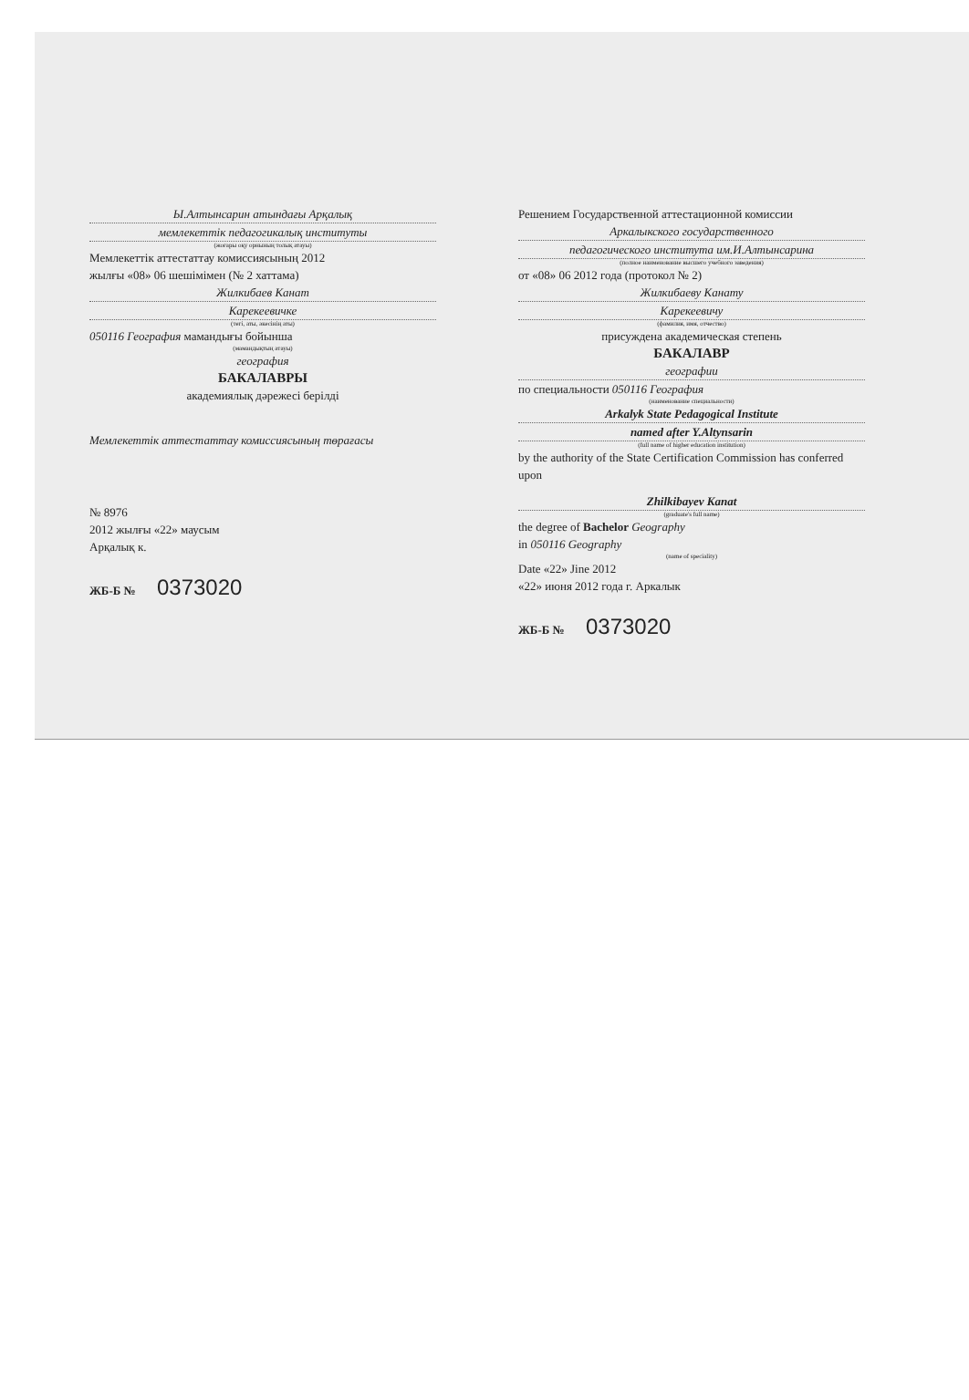Ы.Алтынсарин атындағы Арқалық
мемлекеттік педагогикалық институты
(жоғары оқу орнының толық атауы)
Мемлекеттік аттестаттау комиссиясының 2012
жылғы «08» 06 шешімімен (№ 2 хаттама)
Жилкибаев Канат
Карекеевичке
(тегі, аты, әкесінің аты)
050116 География мамандығы бойынша
(мамандықтың атауы)
география
БАКАЛАВРЫ
академиялық дәрежесі берілді
Мемлекеттік аттестаттау комиссиясының төрағасы
№ 8976
2012 жылғы «22» маусым
Арқалық к.
ЖБ-Б № 0373020
Решением Государственной аттестационной комиссии
Аркалыкского государственного
педагогического института им.И.Алтынсарина
(полное наименование высшего учебного заведения)
от «08» 06 2012 года (протокол № 2)
Жилкибаеву Канату
Карекеевичу
(фамилия, имя, отчество)
присуждена академическая степень
БАКАЛАВР
географии
по специальности 050116 География
(наименование специальности)
Arkalyk State Pedagogical Institute
named after Y.Altynsarin
(full name of higher education institution)
by the authority of the State Certification Commission has conferred upon
Zhilkibayev Kanat
(graduate's full name)
the degree of Bachelor Geography
in 050116 Geography
(name of speciality)
Date «22» Jine 2012
«22» июня 2012 года г. Аркалык
ЖБ-Б № 0373020